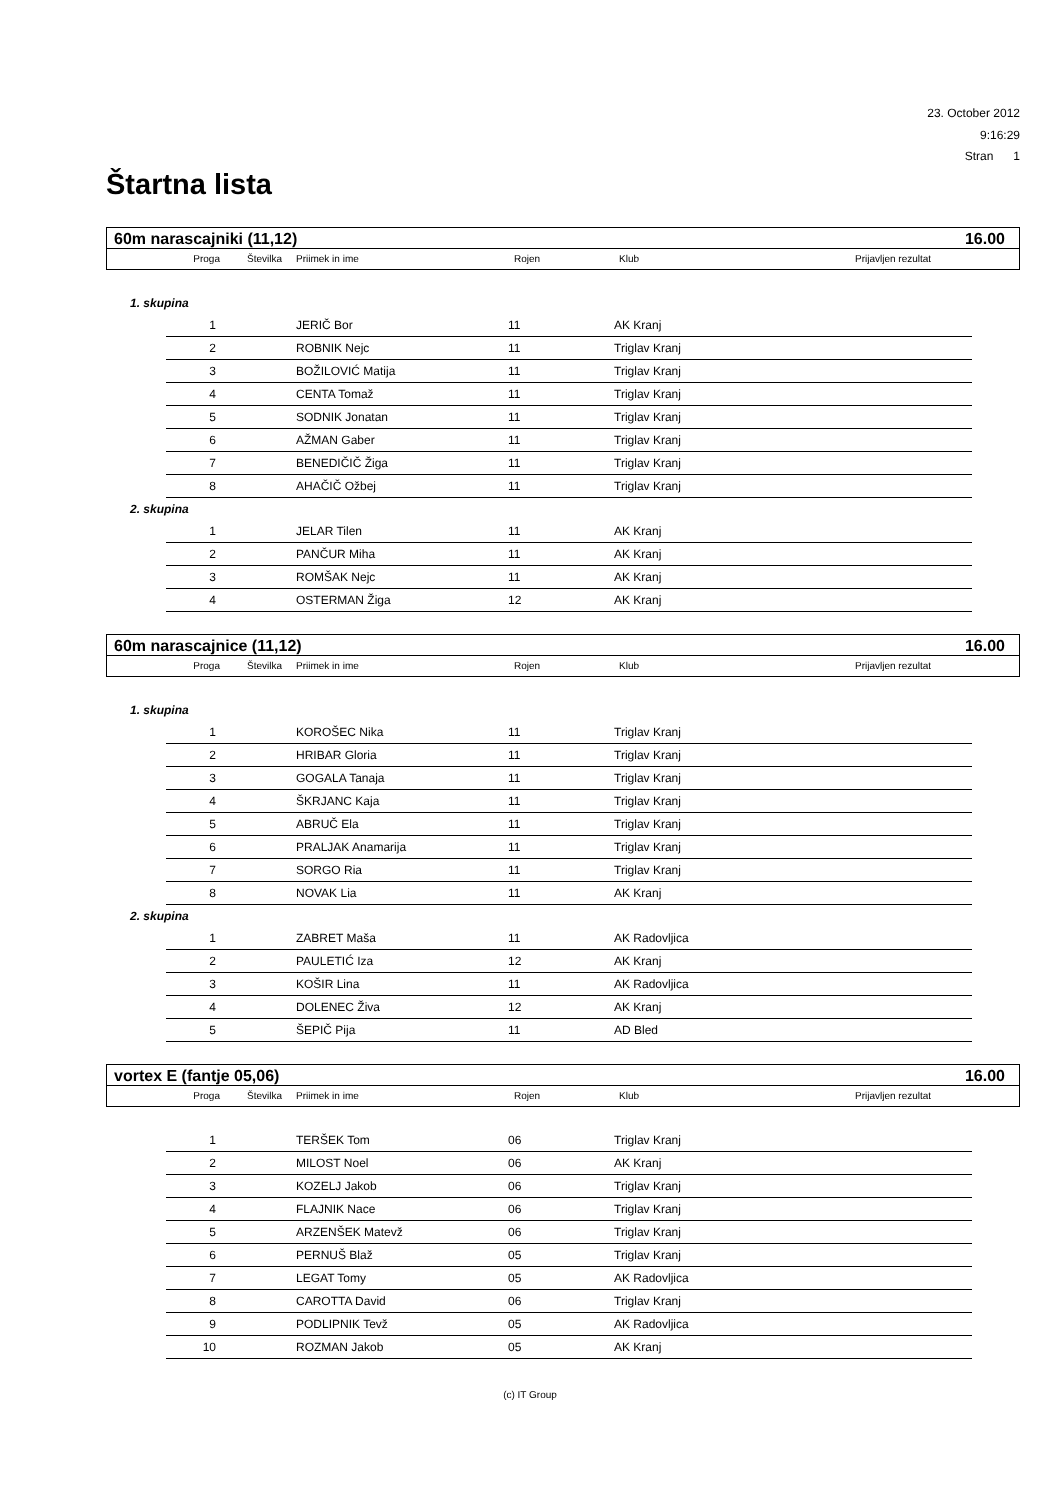23. October 2012
9:16:29
Stran 1
Štartna lista
60m narascajniki (11,12) 16.00
Proga Številka Priimek in ime Rojen Klub Prijavljen rezultat
1. skupina
| 1 | | JERIČ Bor | 11 | AK Kranj |
| 2 | | ROBNIK Nejc | 11 | Triglav Kranj |
| 3 | | BOŽILOVIĆ Matija | 11 | Triglav Kranj |
| 4 | | CENTA Tomaž | 11 | Triglav Kranj |
| 5 | | SODNIK Jonatan | 11 | Triglav Kranj |
| 6 | | AŽMAN Gaber | 11 | Triglav Kranj |
| 7 | | BENEDIČIČ Žiga | 11 | Triglav Kranj |
| 8 | | AHAČIČ Ožbej | 11 | Triglav Kranj |
2. skupina
| 1 | | JELAR Tilen | 11 | AK Kranj |
| 2 | | PANČUR Miha | 11 | AK Kranj |
| 3 | | ROMŠAK Nejc | 11 | AK Kranj |
| 4 | | OSTERMAN Žiga | 12 | AK Kranj |
60m narascajnice (11,12) 16.00
Proga Številka Priimek in ime Rojen Klub Prijavljen rezultat
1. skupina
| 1 | | KOROŠEC Nika | 11 | Triglav Kranj |
| 2 | | HRIBAR Gloria | 11 | Triglav Kranj |
| 3 | | GOGALA Tanaja | 11 | Triglav Kranj |
| 4 | | ŠKRJANC Kaja | 11 | Triglav Kranj |
| 5 | | ABRUČ Ela | 11 | Triglav Kranj |
| 6 | | PRALJAK Anamarija | 11 | Triglav Kranj |
| 7 | | SORGO Ria | 11 | Triglav Kranj |
| 8 | | NOVAK Lia | 11 | AK Kranj |
2. skupina
| 1 | | ZABRET Maša | 11 | AK Radovljica |
| 2 | | PAULETIĆ Iza | 12 | AK Kranj |
| 3 | | KOŠIR Lina | 11 | AK Radovljica |
| 4 | | DOLENEC Živa | 12 | AK Kranj |
| 5 | | ŠEPIČ Pija | 11 | AD Bled |
vortex E (fantje 05,06) 16.00
Proga Številka Priimek in ime Rojen Klub Prijavljen rezultat
| 1 | | TERŠEK Tom | 06 | Triglav Kranj |
| 2 | | MILOST Noel | 06 | AK Kranj |
| 3 | | KOZELJ Jakob | 06 | Triglav Kranj |
| 4 | | FLAJNIK Nace | 06 | Triglav Kranj |
| 5 | | ARZENŠEK Matevž | 06 | Triglav Kranj |
| 6 | | PERNUŠ Blaž | 05 | Triglav Kranj |
| 7 | | LEGAT Tomy | 05 | AK Radovljica |
| 8 | | CAROTTA David | 06 | Triglav Kranj |
| 9 | | PODLIPNIK Tevž | 05 | AK Radovljica |
| 10 | | ROZMAN Jakob | 05 | AK Kranj |
(c) IT Group